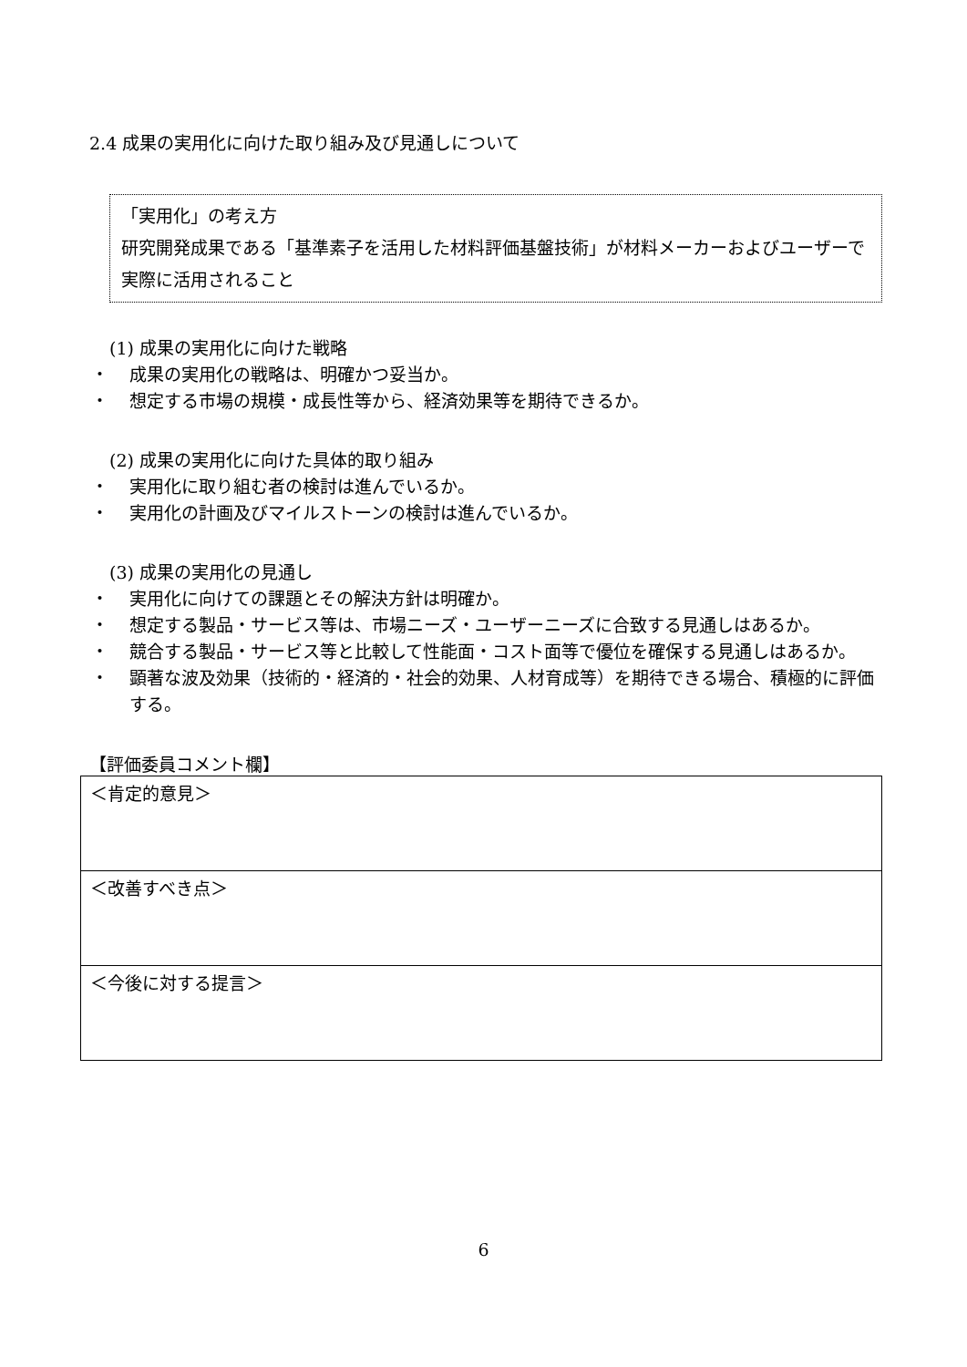2.4 成果の実用化に向けた取り組み及び見通しについて
「実用化」の考え方
研究開発成果である「基準素子を活用した材料評価基盤技術」が材料メーカーおよびユーザーで実際に活用されること
(1) 成果の実用化に向けた戦略
・ 成果の実用化の戦略は、明確かつ妥当か。
・ 想定する市場の規模・成長性等から、経済効果等を期待できるか。
(2) 成果の実用化に向けた具体的取り組み
・ 実用化に取り組む者の検討は進んでいるか。
・ 実用化の計画及びマイルストーンの検討は進んでいるか。
(3) 成果の実用化の見通し
・ 実用化に向けての課題とその解決方針は明確か。
・ 想定する製品・サービス等は、市場ニーズ・ユーザーニーズに合致する見通しはあるか。
・ 競合する製品・サービス等と比較して性能面・コスト面等で優位を確保する見通しはあるか。
・ 顕著な波及効果（技術的・経済的・社会的効果、人材育成等）を期待できる場合、積極的に評価する。
【評価委員コメント欄】
| ＜肯定的意見＞ |
| ＜改善すべき点＞ |
| ＜今後に対する提言＞ |
6